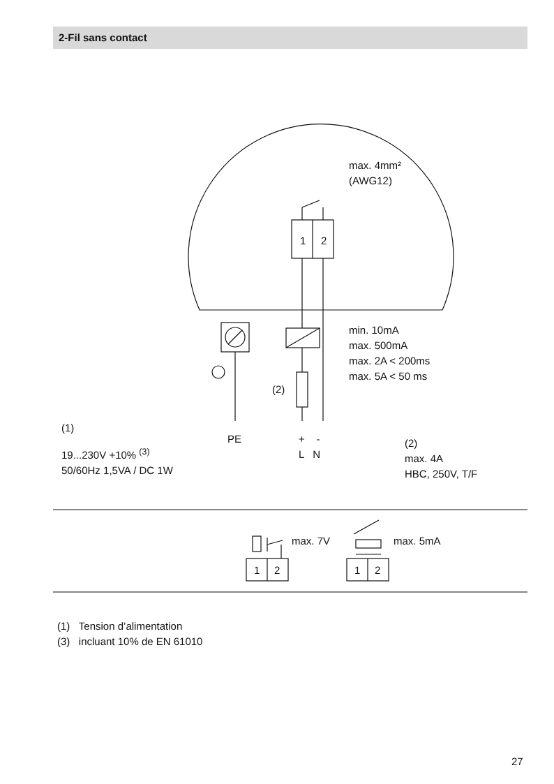2-Fil sans contact
max. 4mm²
(AWG12)
1 2
min. 10mA
max. 500mA
max. 2A < 200ms
max. 5A < 50 ms
(2)
(1)
19...230V +10% <sup>(3)</sup>
50/60Hz 1,5VA / DC 1W
PE + -
L N
(2)
max. 4A
HBC, 250V, T/F
max. 7V max. 5mA
1 2 1 2
(1) Tension d’alimentation
(3) incluant 10% de EN 61010
27